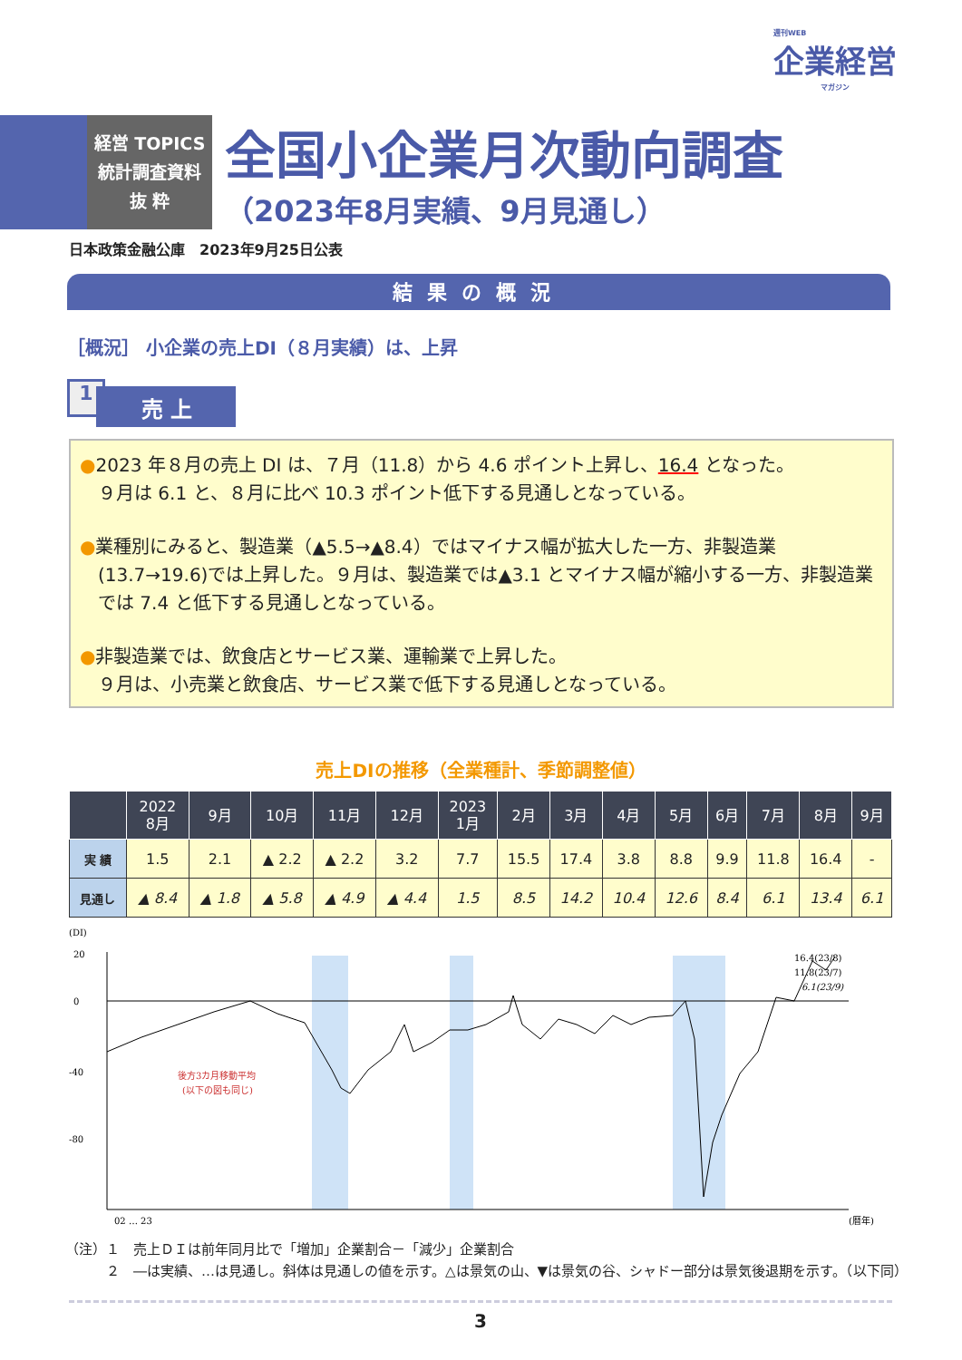週刊WEB
企業経営
マガジン
経営 TOPICS
統計調査資料
抜 粋
全国小企業月次動向調査
（2023年8月実績、9月見通し）
日本政策金融公庫　2023年9月25日公表
結果の概況
［概況］ 小企業の売上DI（８月実績）は、上昇
1 売 上
●2023 年８月の売上 DI は、７月（11.8）から 4.6 ポイント上昇し、16.4 となった。
９月は 6.1 と、８月に比べ 10.3 ポイント低下する見通しとなっている。
●業種別にみると、製造業（▲5.5→▲8.4）ではマイナス幅が拡大した一方、非製造業(13.7→19.6)では上昇した。９月は、製造業では▲3.1 とマイナス幅が縮小する一方、非製造業では 7.4 と低下する見通しとなっている。
●非製造業では、飲食店とサービス業、運輸業で上昇した。
９月は、小売業と飲食店、サービス業で低下する見通しとなっている。
売上DIの推移（全業種計、季節調整値）
| | 2022 8月 | 9月 | 10月 | 11月 | 12月 | 2023 1月 | 2月 | 3月 | 4月 | 5月 | 6月 | 7月 | 8月 | 9月 |
| --- | --- | --- | --- | --- | --- | --- | --- | --- | --- | --- | --- | --- | --- | --- |
| 実 績 | 1.5 | 2.1 | ▲ 2.2 | ▲ 2.2 | 3.2 | 7.7 | 15.5 | 17.4 | 3.8 | 8.8 | 9.9 | 11.8 | 16.4 | - |
| 見通し | ▲ 8.4 | ▲ 1.8 | ▲ 5.8 | ▲ 4.9 | ▲ 4.4 | 1.5 | 8.5 | 14.2 | 10.4 | 12.6 | 8.4 | 6.1 | 13.4 | 6.1 |
(DI)
20
0
-40
-80
16.4(23/8)
11.8(23/7)
6.1(23/9)
後方3カ月移動平均
(以下の図も同じ)
02 … 23
(暦年)
（注）１　売上ＤＩは前年同月比で「増加」企業割合－「減少」企業割合
　　　２　―は実績、…は見通し。斜体は見通しの値を示す。△は景気の山、▼は景気の谷、シャドー部分は景気後退期を示す。（以下同）
3